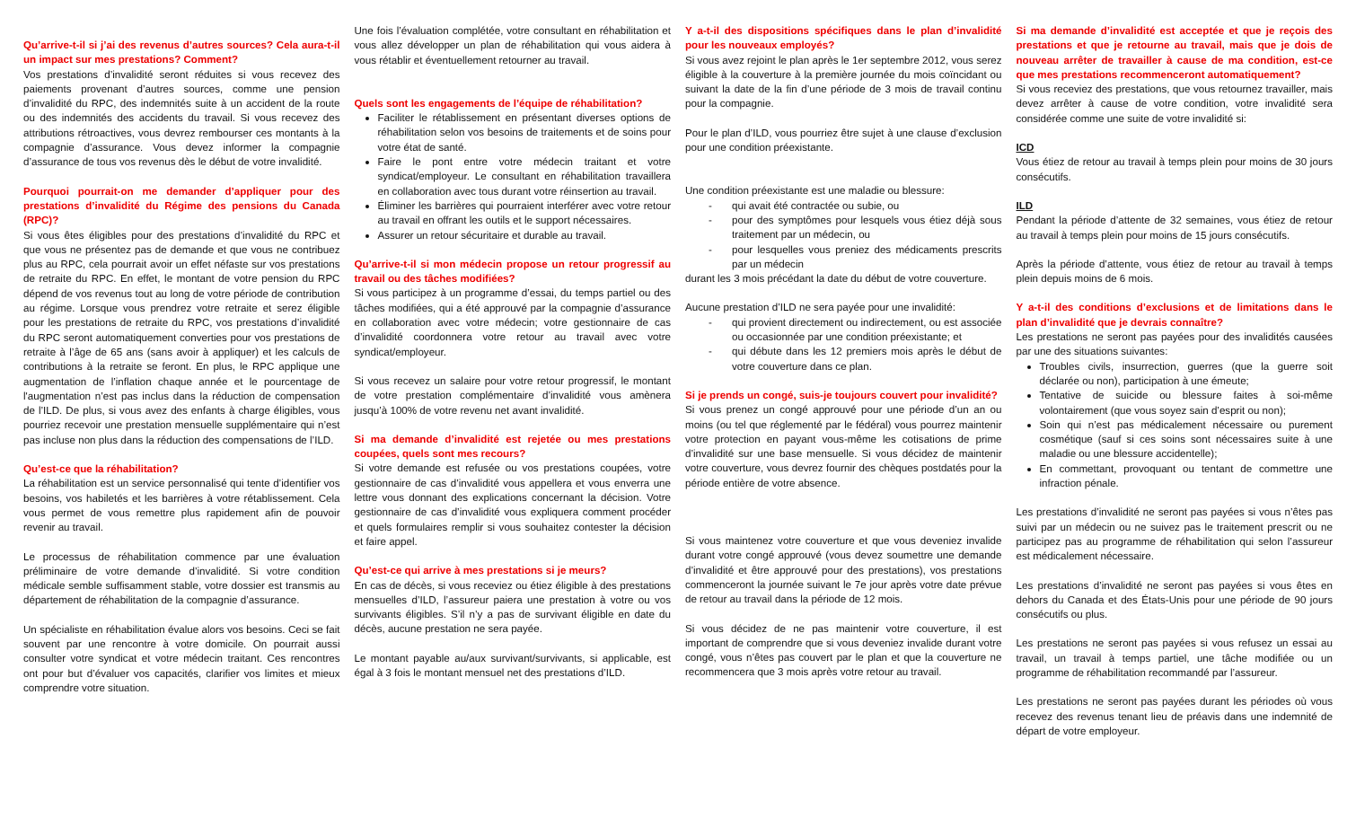Qu’arrive-t-il si j’ai des revenus d’autres sources? Cela aura-t-il un impact sur mes prestations? Comment?
Vos prestations d’invalidité seront réduites si vous recevez des paiements provenant d’autres sources, comme une pension d’invalidité du RPC, des indemnités suite à un accident de la route ou des indemnités des accidents du travail. Si vous recevez des attributions rétroactives, vous devrez rembourser ces montants à la compagnie d’assurance. Vous devez informer la compagnie d’assurance de tous vos revenus dès le début de votre invalidité.
Pourquoi pourrait-on me demander d’appliquer pour des prestations d’invalidité du Régime des pensions du Canada (RPC)?
Si vous êtes éligibles pour des prestations d’invalidité du RPC et que vous ne présentez pas de demande et que vous ne contribuez plus au RPC, cela pourrait avoir un effet néfaste sur vos prestations de retraite du RPC. En effet, le montant de votre pension du RPC dépend de vos revenus tout au long de votre période de contribution au régime. Lorsque vous prendrez votre retraite et serez éligible pour les prestations de retraite du RPC, vos prestations d’invalidité du RPC seront automatiquement converties pour vos prestations de retraite à l’âge de 65 ans (sans avoir à appliquer) et les calculs de contributions à la retraite se feront. En plus, le RPC applique une augmentation de l’inflation chaque année et le pourcentage de l'augmentation n’est pas inclus dans la réduction de compensation de l’ILD. De plus, si vous avez des enfants à charge éligibles, vous pourriez recevoir une prestation mensuelle supplémentaire qui n’est pas incluse non plus dans la réduction des compensations de l’ILD.
Qu’est-ce que la réhabilitation?
La réhabilitation est un service personnalisé qui tente d’identifier vos besoins, vos habiletés et les barrières à votre rétablissement. Cela vous permet de vous remettre plus rapidement afin de pouvoir revenir au travail.
Le processus de réhabilitation commence par une évaluation préliminaire de votre demande d’invalidité. Si votre condition médicale semble suffisamment stable, votre dossier est transmis au département de réhabilitation de la compagnie d’assurance.
Un spécialiste en réhabilitation évalue alors vos besoins. Ceci se fait souvent par une rencontre à votre domicile. On pourrait aussi consulter votre syndicat et votre médecin traitant. Ces rencontres ont pour but d’évaluer vos capacités, clarifier vos limites et mieux comprendre votre situation.
Une fois l’évaluation complétée, votre consultant en réhabilitation et vous allez développer un plan de réhabilitation qui vous aidera à vous rétablir et éventuellement retourner au travail.
Quels sont les engagements de l’équipe de réhabilitation?
Faciliter le rétablissement en présentant diverses options de réhabilitation selon vos besoins de traitements et de soins pour votre état de santé.
Faire le pont entre votre médecin traitant et votre syndicat/employeur. Le consultant en réhabilitation travaillera en collaboration avec tous durant votre réinsertion au travail.
Éliminer les barrières qui pourraient interférer avec votre retour au travail en offrant les outils et le support nécessaires.
Assurer un retour sécuritaire et durable au travail.
Qu’arrive-t-il si mon médecin propose un retour progressif au travail ou des tâches modifiées?
Si vous participez à un programme d’essai, du temps partiel ou des tâches modifiées, qui a été approuvé par la compagnie d’assurance en collaboration avec votre médecin; votre gestionnaire de cas d’invalidité coordonnera votre retour au travail avec votre syndicat/employeur.
Si vous recevez un salaire pour votre retour progressif, le montant de votre prestation complémentaire d’invalidité vous amènera jusqu’à 100% de votre revenu net avant invalidité.
Si ma demande d’invalidité est rejetée ou mes prestations coupées, quels sont mes recours?
Si votre demande est refusée ou vos prestations coupées, votre gestionnaire de cas d’invalidité vous appellera et vous enverra une lettre vous donnant des explications concernant la décision. Votre gestionnaire de cas d’invalidité vous expliquera comment procéder et quels formulaires remplir si vous souhaitez contester la décision et faire appel.
Qu’est-ce qui arrive à mes prestations si je meurs?
En cas de décès, si vous receviez ou étiez éligible à des prestations mensuelles d’ILD, l’assureur paiera une prestation à votre ou vos survivants éligibles. S’il n’y a pas de survivant éligible en date du décès, aucune prestation ne sera payée.
Le montant payable au/aux survivant/survivants, si applicable, est égal à 3 fois le montant mensuel net des prestations d’ILD.
Y a-t-il des dispositions spécifiques dans le plan d’invalidité pour les nouveaux employés?
Si vous avez rejoint le plan après le 1er septembre 2012, vous serez éligible à la couverture à la première journée du mois coïncidant ou suivant la date de la fin d’une période de 3 mois de travail continu pour la compagnie.
Pour le plan d’ILD, vous pourriez être sujet à une clause d’exclusion pour une condition préexistante.
Une condition préexistante est une maladie ou blessure:
- qui avait été contractée ou subie, ou
- pour des symptômes pour lesquels vous étiez déjà sous traitement par un médecin, ou
- pour lesquelles vous preniez des médicaments prescrits par un médecin
durant les 3 mois précédant la date du début de votre couverture.
Aucune prestation d’ILD ne sera payée pour une invalidité:
- qui provient directement ou indirectement, ou est associée ou occasionnée par une condition préexistante; et
- qui débute dans les 12 premiers mois après le début de votre couverture dans ce plan.
Si je prends un congé, suis-je toujours couvert pour invalidité?
Si vous prenez un congé approuvé pour une période d’un an ou moins (ou tel que réglementé par le fédéral) vous pourrez maintenir votre protection en payant vous-même les cotisations de prime d’invalidité sur une base mensuelle. Si vous décidez de maintenir votre couverture, vous devrez fournir des chèques postdatés pour la période entière de votre absence.
Si vous maintenez votre couverture et que vous deveniez invalide durant votre congé approuvé (vous devez soumettre une demande d’invalidité et être approuvé pour des prestations), vos prestations commenceront la journée suivant le 7e jour après votre date prévue de retour au travail dans la période de 12 mois.
Si vous décidez de ne pas maintenir votre couverture, il est important de comprendre que si vous deveniez invalide durant votre congé, vous n’êtes pas couvert par le plan et que la couverture ne recommencera que 3 mois après votre retour au travail.
Si ma demande d’invalidité est acceptée et que je reçois des prestations et que je retourne au travail, mais que je dois de nouveau arrêter de travailler à cause de ma condition, est-ce que mes prestations recommenceront automatiquement?
Si vous receviez des prestations, que vous retournez travailler, mais devez arrêter à cause de votre condition, votre invalidité sera considérée comme une suite de votre invalidité si:
ICD
Vous étiez de retour au travail à temps plein pour moins de 30 jours consécutifs.
ILD
Pendant la période d’attente de 32 semaines, vous étiez de retour au travail à temps plein pour moins de 15 jours consécutifs.
Après la période d’attente, vous étiez de retour au travail à temps plein depuis moins de 6 mois.
Y a-t-il des conditions d’exclusions et de limitations dans le plan d’invalidité que je devrais connaître?
Les prestations ne seront pas payées pour des invalidités causées par une des situations suivantes:
Troubles civils, insurrection, guerres (que la guerre soit déclarée ou non), participation à une émeute;
Tentative de suicide ou blessure faites à soi-même volontairement (que vous soyez sain d’esprit ou non);
Soin qui n’est pas médicalement nécessaire ou purement cosmétique (sauf si ces soins sont nécessaires suite à une maladie ou une blessure accidentelle);
En commettant, provoquant ou tentant de commettre une infraction pénale.
Les prestations d’invalidité ne seront pas payées si vous n’êtes pas suivi par un médecin ou ne suivez pas le traitement prescrit ou ne participez pas au programme de réhabilitation qui selon l’assureur est médicalement nécessaire.
Les prestations d’invalidité ne seront pas payées si vous êtes en dehors du Canada et des États-Unis pour une période de 90 jours consécutifs ou plus.
Les prestations ne seront pas payées si vous refusez un essai au travail, un travail à temps partiel, une tâche modifiée ou un programme de réhabilitation recommandé par l’assureur.
Les prestations ne seront pas payées durant les périodes où vous recevez des revenus tenant lieu de préavis dans une indemnité de départ de votre employeur.